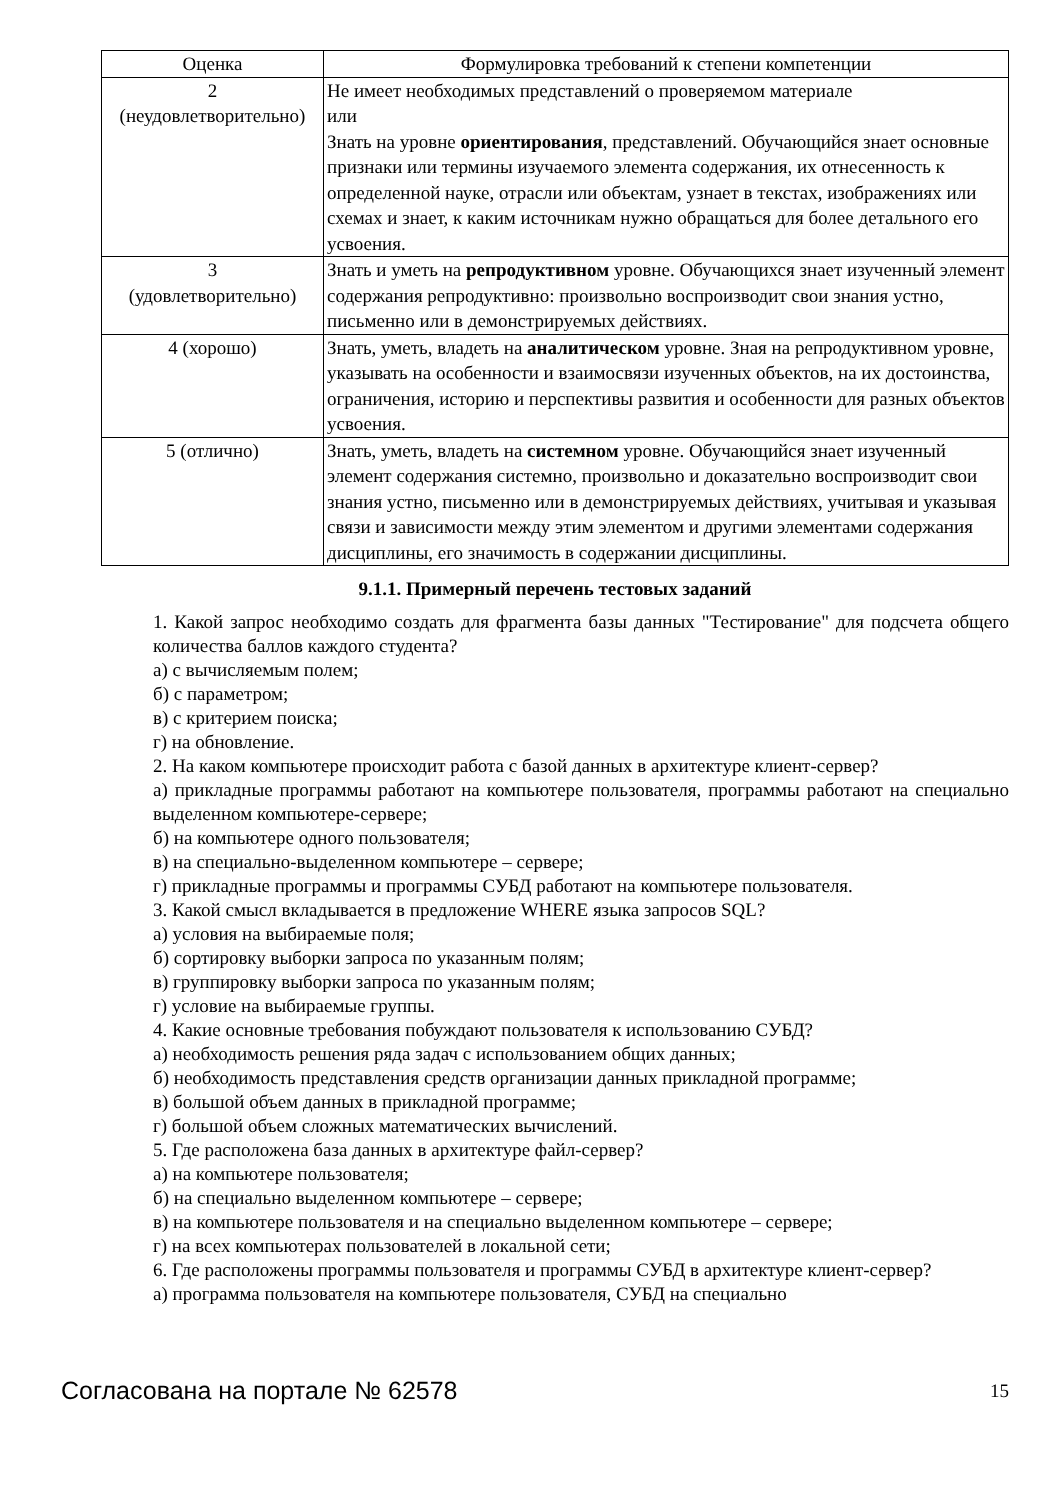| Оценка | Формулировка требований к степени компетенции |
| --- | --- |
| 2 (неудовлетворительно) | Не имеет необходимых представлений о проверяемом материале или Знать на уровне ориентирования , представлений. Обучающийся знает основные признаки или термины изучаемого элемента содержания, их отнесенность к определенной науке, отрасли или объектам, узнает в текстах, изображениях или схемах и знает, к каким источникам нужно обращаться для более детального его усвоения. |
| 3 (удовлетворительно) | Знать и уметь на репродуктивном уровне. Обучающихся знает изученный элемент содержания репродуктивно: произвольно воспроизводит свои знания устно, письменно или в демонстрируемых действиях. |
| 4 (хорошо) | Знать, уметь, владеть на аналитическом уровне. Зная на репродуктивном уровне, указывать на особенности и взаимосвязи изученных объектов, на их достоинства, ограничения, историю и перспективы развития и особенности для разных объектов усвоения. |
| 5 (отлично) | Знать, уметь, владеть на системном уровне. Обучающийся знает изученный элемент содержания системно, произвольно и доказательно воспроизводит свои знания устно, письменно или в демонстрируемых действиях, учитывая и указывая связи и зависимости между этим элементом и другими элементами содержания дисциплины, его значимость в содержании дисциплины. |
9.1.1. Примерный перечень тестовых заданий
1. Какой запрос необходимо создать для фрагмента базы данных "Тестирование" для подсчета общего количества баллов каждого студента?
а) с вычисляемым полем;
б) с параметром;
в) с критерием поиска;
г) на обновление.
2. На каком компьютере происходит работа с базой данных в архитектуре клиент-сервер?
а) прикладные программы работают на компьютере пользователя, программы работают на специально выделенном компьютере-сервере;
б) на компьютере одного пользователя;
в) на специально-выделенном компьютере – сервере;
г) прикладные программы и программы СУБД работают на компьютере пользователя.
3. Какой смысл вкладывается в предложение WHERE языка запросов SQL?
а) условия на выбираемые поля;
б) сортировку выборки запроса по указанным полям;
в) группировку выборки запроса по указанным полям;
г) условие на выбираемые группы.
4. Какие основные требования побуждают пользователя к использованию СУБД?
а) необходимость решения ряда задач с использованием общих данных;
б) необходимость представления средств организации данных прикладной программе;
в) большой объем данных в прикладной программе;
г) большой объем сложных математических вычислений.
5. Где расположена база данных в архитектуре файл-сервер?
а) на компьютере пользователя;
б) на специально выделенном компьютере – сервере;
в) на компьютере пользователя и на специально выделенном компьютере – сервере;
г) на всех компьютерах пользователей в локальной сети;
6. Где расположены программы пользователя и программы СУБД в архитектуре клиент-сервер?
а) программа пользователя на компьютере пользователя, СУБД на специально
Согласована на портале № 62578 15